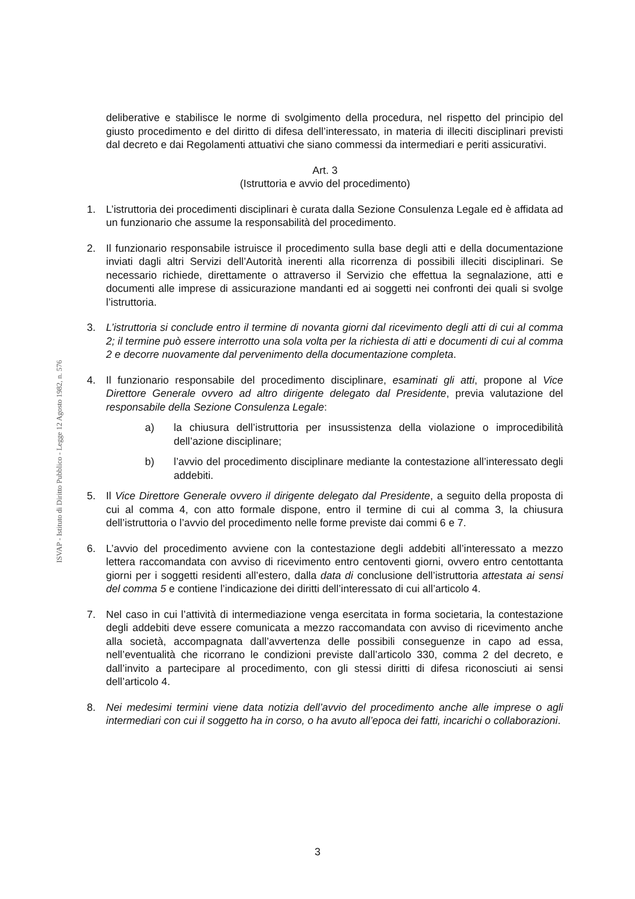ISVAP - Istituto di Diritto Pubblico - Legge 12 Agosto 1982, n. 576
deliberative e stabilisce le norme di svolgimento della procedura, nel rispetto del principio del giusto procedimento e del diritto di difesa dell’interessato, in materia di illeciti disciplinari previsti dal decreto e dai Regolamenti attuativi che siano commessi da intermediari e periti assicurativi.
Art. 3
(Istruttoria e avvio del procedimento)
1. L’istruttoria dei procedimenti disciplinari è curata dalla Sezione Consulenza Legale ed è affidata ad un funzionario che assume la responsabilità del procedimento.
2. Il funzionario responsabile istruisce il procedimento sulla base degli atti e della documentazione inviati dagli altri Servizi dell’Autorità inerenti alla ricorrenza di possibili illeciti disciplinari. Se necessario richiede, direttamente o attraverso il Servizio che effettua la segnalazione, atti e documenti alle imprese di assicurazione mandanti ed ai soggetti nei confronti dei quali si svolge l’istruttoria.
3. L’istruttoria si conclude entro il termine di novanta giorni dal ricevimento degli atti di cui al comma 2; il termine può essere interrotto una sola volta per la richiesta di atti e documenti di cui al comma 2 e decorre nuovamente dal pervenimento della documentazione completa.
4. Il funzionario responsabile del procedimento disciplinare, esaminati gli atti, propone al Vice Direttore Generale ovvero ad altro dirigente delegato dal Presidente, previa valutazione del responsabile della Sezione Consulenza Legale:
a) la chiusura dell’istruttoria per insussistenza della violazione o improcedibilità dell’azione disciplinare;
b) l’avvio del procedimento disciplinare mediante la contestazione all’interessato degli addebiti.
5. Il Vice Direttore Generale ovvero il dirigente delegato dal Presidente, a seguito della proposta di cui al comma 4, con atto formale dispone, entro il termine di cui al comma 3, la chiusura dell’istruttoria o l’avvio del procedimento nelle forme previste dai commi 6 e 7.
6. L’avvio del procedimento avviene con la contestazione degli addebiti all’interessato a mezzo lettera raccomandata con avviso di ricevimento entro centoventi giorni, ovvero entro centottanta giorni per i soggetti residenti all’estero, dalla data di conclusione dell’istruttoria attestata ai sensi del comma 5 e contiene l’indicazione dei diritti dell’interessato di cui all’articolo 4.
7. Nel caso in cui l’attività di intermediazione venga esercitata in forma societaria, la contestazione degli addebiti deve essere comunicata a mezzo raccomandata con avviso di ricevimento anche alla società, accompagnata dall’avvertenza delle possibili conseguenze in capo ad essa, nell’eventualità che ricorrano le condizioni previste dall’articolo 330, comma 2 del decreto, e dall’invito a partecipare al procedimento, con gli stessi diritti di difesa riconosciuti ai sensi dell’articolo 4.
8. Nei medesimi termini viene data notizia dell’avvio del procedimento anche alle imprese o agli intermediari con cui il soggetto ha in corso, o ha avuto all’epoca dei fatti, incarichi o collaborazioni.
3